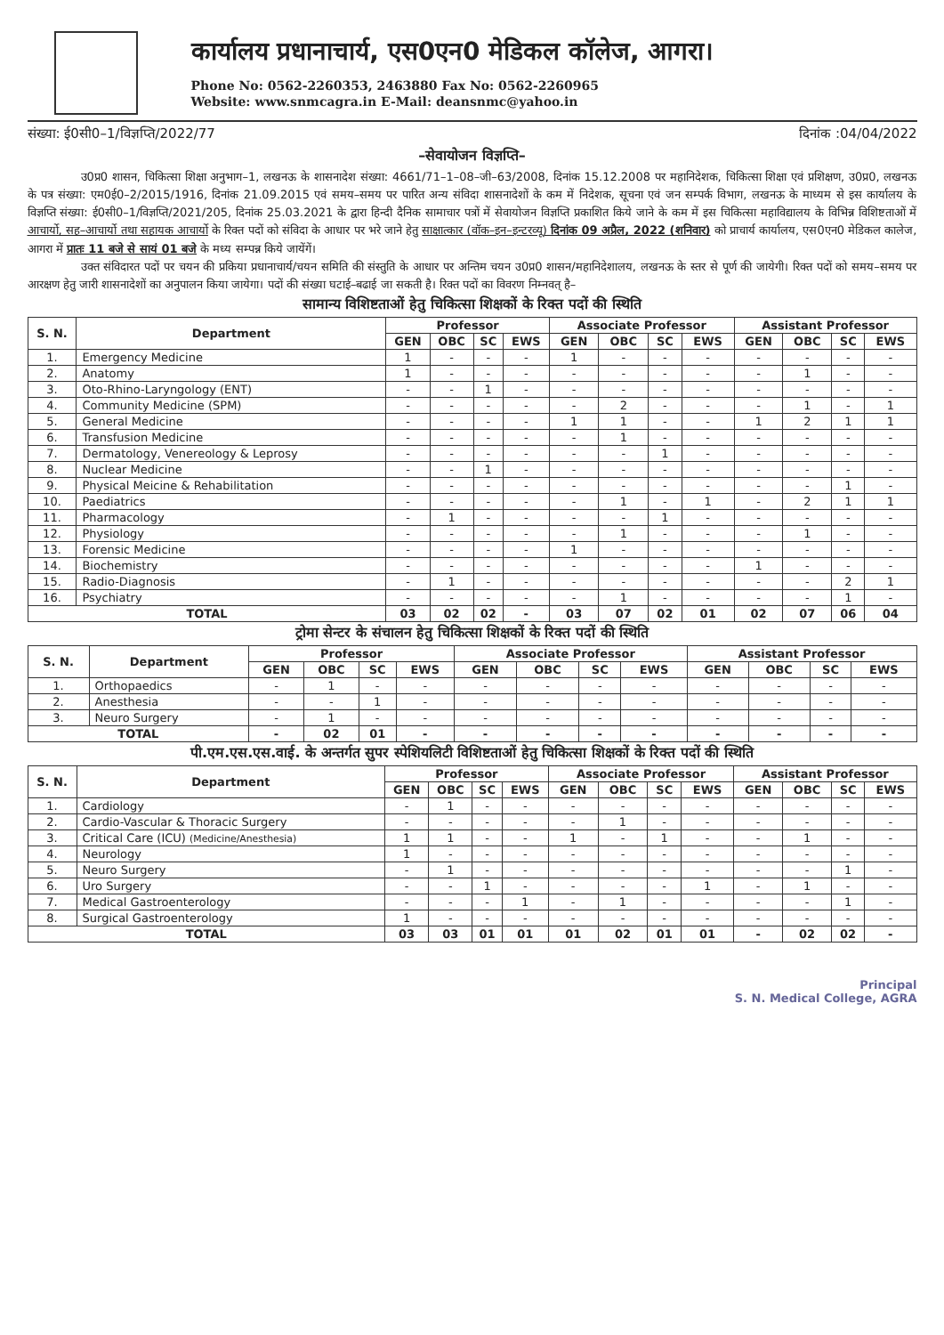कार्यालय प्रधानाचार्य, एस0एन0 मेडिकल कॉलेज, आगरा।
Phone No: 0562-2260353, 2463880 Fax No: 0562-2260965
Website: www.snmcagra.in E-Mail: deansnmc@yahoo.in
संख्या: ई0सी0–1/विज्ञप्ति/2022/77 दिनांक :04/04/2022
–सेवायोजन विज्ञप्ति–
उ0प्र0 शासन, चिकित्सा शिक्षा अनुभाग–1, लखनऊ के शासनादेश संख्या: 4661/71–1–08–जी–63/2008, दिनांक 15.12.2008 पर महानिदेशक, चिकित्सा शिक्षा एवं प्रशिक्षण, उ0प्र0, लखनऊ के पत्र संख्या: एम0ई0–2/2015/1916, दिनांक 21.09.2015 एवं समय–समय पर पारित अन्य संविदा शासनादेशों के कम में निदेशक, सूचना एवं जन सम्पर्क विभाग, लखनऊ के माध्यम से इस कार्यालय के विज्ञप्ति संख्या: ई0सी0–1/विज्ञप्ति/2021/205, दिनांक 25.03.2021 के द्वारा हिन्दी दैनिक सामाचार पत्रों में सेवायोजन विज्ञप्ति प्रकाशित किये जाने के कम में इस चिकित्सा महाविद्यालय के विभिन्न विशिष्टताओं में आचार्यो, सह–आचार्यो तथा सहायक आचार्यो के रिक्त पदों को संविदा के आधार पर भरे जाने हेतु साक्षात्कार (वॉक–इन–इन्टरव्यू) दिनांक 09 अप्रैल, 2022 (शनिवार) को प्राचार्य कार्यालय, एस0एन0 मेडिकल कालेज, आगरा में प्रातः 11 बजे से सायं 01 बजे के मध्य सम्पन्न किये जायेंगें।
उक्त संविदारत पदों पर चयन की प्रकिया प्रधानाचार्य/चयन समिति की संस्तुति के आधार पर अन्तिम चयन उ0प्र0 शासन/महानिदेशालय, लखनऊ के स्तर से पूर्ण की जायेगी। रिक्त पदों को समय–समय पर आरक्षण हेतु जारी शासनादेशों का अनुपालन किया जायेगा। पदों की संख्या घटाई–बढाई जा सकती है। रिक्त पदों का विवरण निम्नवत् है–
सामान्य विशिष्टताओं हेतु चिकित्सा शिक्षकों के रिक्त पदों की स्थिति
| S. N. | Department | Professor | | | | Associate Professor | | | | Assistant Professor | | | |
| --- | --- | --- | --- | --- | --- | --- | --- | --- | --- | --- | --- | --- | --- |
| | | GEN | OBC | SC | EWS | GEN | OBC | SC | EWS | GEN | OBC | SC | EWS |
| 1. | Emergency Medicine | 1 | - | - | - | 1 | - | - | - | - | - | - | - |
| 2. | Anatomy | 1 | - | - | - | - | - | - | - | - | 1 | - | - |
| 3. | Oto-Rhino-Laryngology (ENT) | - | - | 1 | - | - | - | - | - | - | - | - | - |
| 4. | Community Medicine (SPM) | - | - | - | - | - | 2 | - | - | - | 1 | - | 1 |
| 5. | General Medicine | - | - | - | - | 1 | 1 | - | - | 1 | 2 | 1 | 1 |
| 6. | Transfusion Medicine | - | - | - | - | - | 1 | - | - | - | - | - | - |
| 7. | Dermatology, Venereology & Leprosy | - | - | - | - | - | - | 1 | - | - | - | - | - |
| 8. | Nuclear Medicine | - | - | 1 | - | - | - | - | - | - | - | - | - |
| 9. | Physical Meicine & Rehabilitation | - | - | - | - | - | - | - | - | - | - | 1 | - |
| 10. | Paediatrics | - | - | - | - | - | 1 | - | 1 | - | 2 | 1 | 1 |
| 11. | Pharmacology | - | 1 | - | - | - | - | 1 | - | - | - | - | - |
| 12. | Physiology | - | - | - | - | - | 1 | - | - | - | 1 | - | - |
| 13. | Forensic Medicine | - | - | - | - | 1 | - | - | - | - | - | - | - |
| 14. | Biochemistry | - | - | - | - | - | - | - | - | 1 | - | - | - |
| 15. | Radio-Diagnosis | - | 1 | - | - | - | - | - | - | - | - | 2 | 1 |
| 16. | Psychiatry | - | - | - | - | - | 1 | - | - | - | - | 1 | - |
| TOTAL | | 03 | 02 | 02 | - | 03 | 07 | 02 | 01 | 02 | 07 | 06 | 04 |
ट्रोमा सेन्टर के संचालन हेतु चिकित्सा शिक्षकों के रिक्त पदों की स्थिति
| S. N. | Department | Professor | | | | Associate Professor | | | | Assistant Professor | | | |
| --- | --- | --- | --- | --- | --- | --- | --- | --- | --- | --- | --- | --- | --- |
| | | GEN | OBC | SC | EWS | GEN | OBC | SC | EWS | GEN | OBC | SC | EWS |
| 1. | Orthopaedics | - | 1 | - | - | - | - | - | - | - | - | - | - |
| 2. | Anesthesia | - | - | 1 | - | - | - | - | - | - | - | - | - |
| 3. | Neuro Surgery | - | 1 | - | - | - | - | - | - | - | - | - | - |
| TOTAL | | - | 02 | 01 | - | - | - | - | - | - | - | - | - |
पी.एम.एस.एस.वाई. के अन्तर्गत सुपर स्पेशियलिटी विशिष्टताओं हेतु चिकित्सा शिक्षकों के रिक्त पदों की स्थिति
| S. N. | Department | Professor | | | | Associate Professor | | | | Assistant Professor | | | |
| --- | --- | --- | --- | --- | --- | --- | --- | --- | --- | --- | --- | --- | --- |
| | | GEN | OBC | SC | EWS | GEN | OBC | SC | EWS | GEN | OBC | SC | EWS |
| 1. | Cardiology | - | 1 | - | - | - | - | - | - | - | - | - | - |
| 2. | Cardio-Vascular & Thoracic Surgery | - | - | - | - | - | 1 | - | - | - | - | - | - |
| 3. | Critical Care (ICU) (Medicine/Anesthesia) | 1 | 1 | - | - | 1 | - | 1 | - | - | 1 | - | - |
| 4. | Neurology | 1 | - | - | - | - | - | - | - | - | - | - | - |
| 5. | Neuro Surgery | - | 1 | - | - | - | - | - | - | - | - | 1 | - |
| 6. | Uro Surgery | - | - | 1 | - | - | - | - | 1 | - | 1 | - | - |
| 7. | Medical Gastroenterology | - | - | - | 1 | - | 1 | - | - | - | - | 1 | - |
| 8. | Surgical Gastroenterology | 1 | - | - | - | - | - | - | - | - | - | - | - |
| TOTAL | | 03 | 03 | 01 | 01 | 01 | 02 | 01 | 01 | - | 02 | 02 | - |
Principal
S. N. Medical College, AGRA